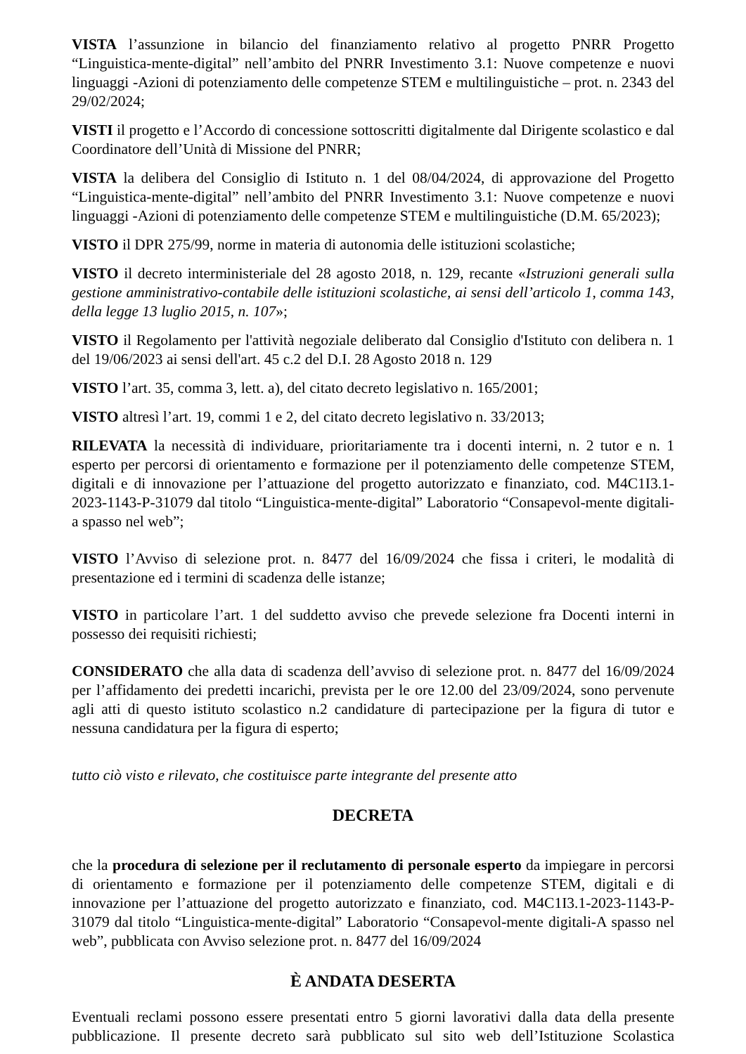VISTA l’assunzione in bilancio del finanziamento relativo al progetto PNRR Progetto “Linguistica-mente-digital” nell’ambito del PNRR Investimento 3.1: Nuove competenze e nuovi linguaggi -Azioni di potenziamento delle competenze STEM e multilinguistiche – prot. n. 2343 del 29/02/2024;
VISTI il progetto e l’Accordo di concessione sottoscritti digitalmente dal Dirigente scolastico e dal Coordinatore dell’Unità di Missione del PNRR;
VISTA la delibera del Consiglio di Istituto n. 1 del 08/04/2024, di approvazione del Progetto “Linguistica-mente-digital” nell’ambito del PNRR Investimento 3.1: Nuove competenze e nuovi linguaggi -Azioni di potenziamento delle competenze STEM e multilinguistiche (D.M. 65/2023);
VISTO il DPR 275/99, norme in materia di autonomia delle istituzioni scolastiche;
VISTO il decreto interministeriale del 28 agosto 2018, n. 129, recante «Istruzioni generali sulla gestione amministrativo-contabile delle istituzioni scolastiche, ai sensi dell’articolo 1, comma 143, della legge 13 luglio 2015, n. 107»;
VISTO il Regolamento per l'attività negoziale deliberato dal Consiglio d'Istituto con delibera n. 1 del 19/06/2023 ai sensi dell'art. 45 c.2 del D.I. 28 Agosto 2018 n. 129
VISTO l’art. 35, comma 3, lett. a), del citato decreto legislativo n. 165/2001;
VISTO altresì l’art. 19, commi 1 e 2, del citato decreto legislativo n. 33/2013;
RILEVATA la necessità di individuare, prioritariamente tra i docenti interni, n. 2 tutor e n. 1 esperto per percorsi di orientamento e formazione per il potenziamento delle competenze STEM, digitali e di innovazione per l’attuazione del progetto autorizzato e finanziato, cod. M4C1I3.1-2023-1143-P-31079 dal titolo “Linguistica-mente-digital” Laboratorio “Consapevol-mente digitali-a spasso nel web”;
VISTO l’Avviso di selezione prot. n. 8477 del 16/09/2024 che fissa i criteri, le modalità di presentazione ed i termini di scadenza delle istanze;
VISTO in particolare l’art. 1 del suddetto avviso che prevede selezione fra Docenti interni in possesso dei requisiti richiesti;
CONSIDERATO che alla data di scadenza dell’avviso di selezione prot. n. 8477 del 16/09/2024 per l’affidamento dei predetti incarichi, prevista per le ore 12.00 del 23/09/2024, sono pervenute agli atti di questo istituto scolastico n.2 candidature di partecipazione per la figura di tutor e nessuna candidatura per la figura di esperto;
tutto ciò visto e rilevato, che costituisce parte integrante del presente atto
DECRETA
che la procedura di selezione per il reclutamento di personale esperto da impiegare in percorsi di orientamento e formazione per il potenziamento delle competenze STEM, digitali e di innovazione per l’attuazione del progetto autorizzato e finanziato, cod. M4C1I3.1-2023-1143-P-31079 dal titolo “Linguistica-mente-digital” Laboratorio “Consapevol-mente digitali-A spasso nel web”, pubblicata con Avviso selezione prot. n. 8477 del 16/09/2024
È ANDATA DESERTA
Eventuali reclami possono essere presentati entro 5 giorni lavorativi dalla data della presente pubblicazione. Il presente decreto sarà pubblicato sul sito web dell’Istituzione Scolastica